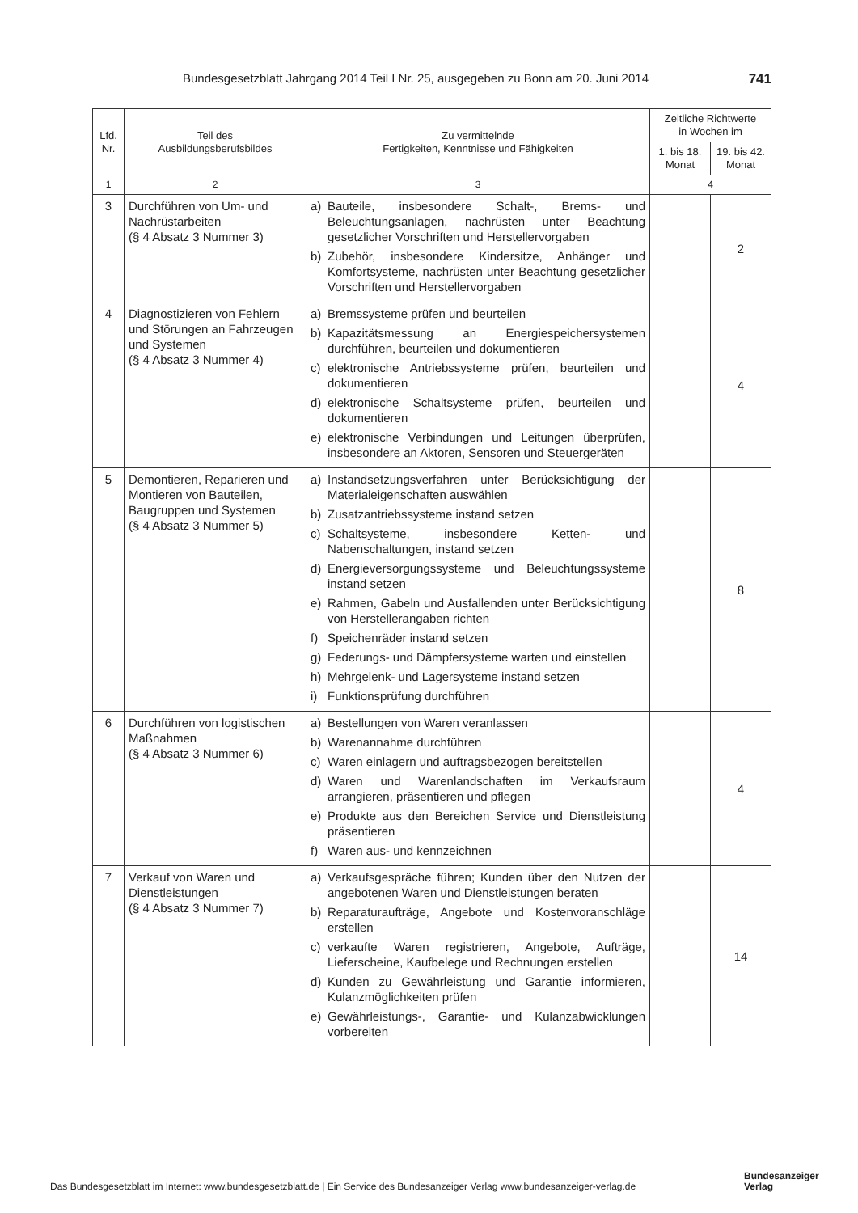Bundesgesetzblatt Jahrgang 2014 Teil I Nr. 25, ausgegeben zu Bonn am 20. Juni 2014 741
| Lfd. Nr. | Teil des Ausbildungsberufsbildes | Zu vermittelnde Fertigkeiten, Kenntnisse und Fähigkeiten | Zeitliche Richtwerte in Wochen im | |
| --- | --- | --- | --- | --- |
| | | | 1. bis 18. Monat | 19. bis 42. Monat |
| 1 | 2 | 3 | 4 | |
| 3 | Durchführen von Um- und Nachrüstarbeiten (§ 4 Absatz 3 Nummer 3) | a) Bauteile, insbesondere Schalt-, Brems- und Beleuchtungsanlagen, nachrüsten unter Beachtung gesetzlicher Vorschriften und Herstellervorgaben b) Zubehör, insbesondere Kindersitze, Anhänger und Komfortsysteme, nachrüsten unter Beachtung gesetzlicher Vorschriften und Herstellervorgaben | | 2 |
| 4 | Diagnostizieren von Fehlern und Störungen an Fahrzeugen und Systemen (§ 4 Absatz 3 Nummer 4) | a) Bremssysteme prüfen und beurteilen b) Kapazitätsmessung an Energiespeichersystemen durchführen, beurteilen und dokumentieren c) elektronische Antriebssysteme prüfen, beurteilen und dokumentieren d) elektronische Schaltsysteme prüfen, beurteilen und dokumentieren e) elektronische Verbindungen und Leitungen überprüfen, insbesondere an Aktoren, Sensoren und Steuergeräten | | 4 |
| 5 | Demontieren, Reparieren und Montieren von Bauteilen, Baugruppen und Systemen (§ 4 Absatz 3 Nummer 5) | a) Instandsetzungsverfahren unter Berücksichtigung der Materialeigenschaften auswählen b) Zusatzantriebssysteme instand setzen c) Schaltsysteme, insbesondere Ketten- und Nabenschaltungen, instand setzen d) Energieversorgungssysteme und Beleuchtungssysteme instand setzen e) Rahmen, Gabeln und Ausfallenden unter Berücksichtigung von Herstellerangaben richten f) Speichenräder instand setzen g) Federungs- und Dämpfersysteme warten und einstellen h) Mehrgelenk- und Lagersysteme instand setzen i) Funktionsprüfung durchführen | | 8 |
| 6 | Durchführen von logistischen Maßnahmen (§ 4 Absatz 3 Nummer 6) | a) Bestellungen von Waren veranlassen b) Warenannahme durchführen c) Waren einlagern und auftragsbezogen bereitstellen d) Waren und Warenlandschaften im Verkaufsraum arrangieren, präsentieren und pflegen e) Produkte aus den Bereichen Service und Dienstleistung präsentieren f) Waren aus- und kennzeichnen | | 4 |
| 7 | Verkauf von Waren und Dienstleistungen (§ 4 Absatz 3 Nummer 7) | a) Verkaufsgespräche führen; Kunden über den Nutzen der angebotenen Waren und Dienstleistungen beraten b) Reparaturaufträge, Angebote und Kostenvoranschläge erstellen c) verkaufte Waren registrieren, Angebote, Aufträge, Lieferscheine, Kaufbelege und Rechnungen erstellen d) Kunden zu Gewährleistung und Garantie informieren, Kulanzmöglichkeiten prüfen e) Gewährleistungs-, Garantie- und Kulanzabwicklungen vorbereiten | | 14 |
Das Bundesgesetzblatt im Internet: www.bundesgesetzblatt.de | Ein Service des Bundesanzeiger Verlag www.bundesanzeiger-verlag.de
Bundesanzeiger
Verlag